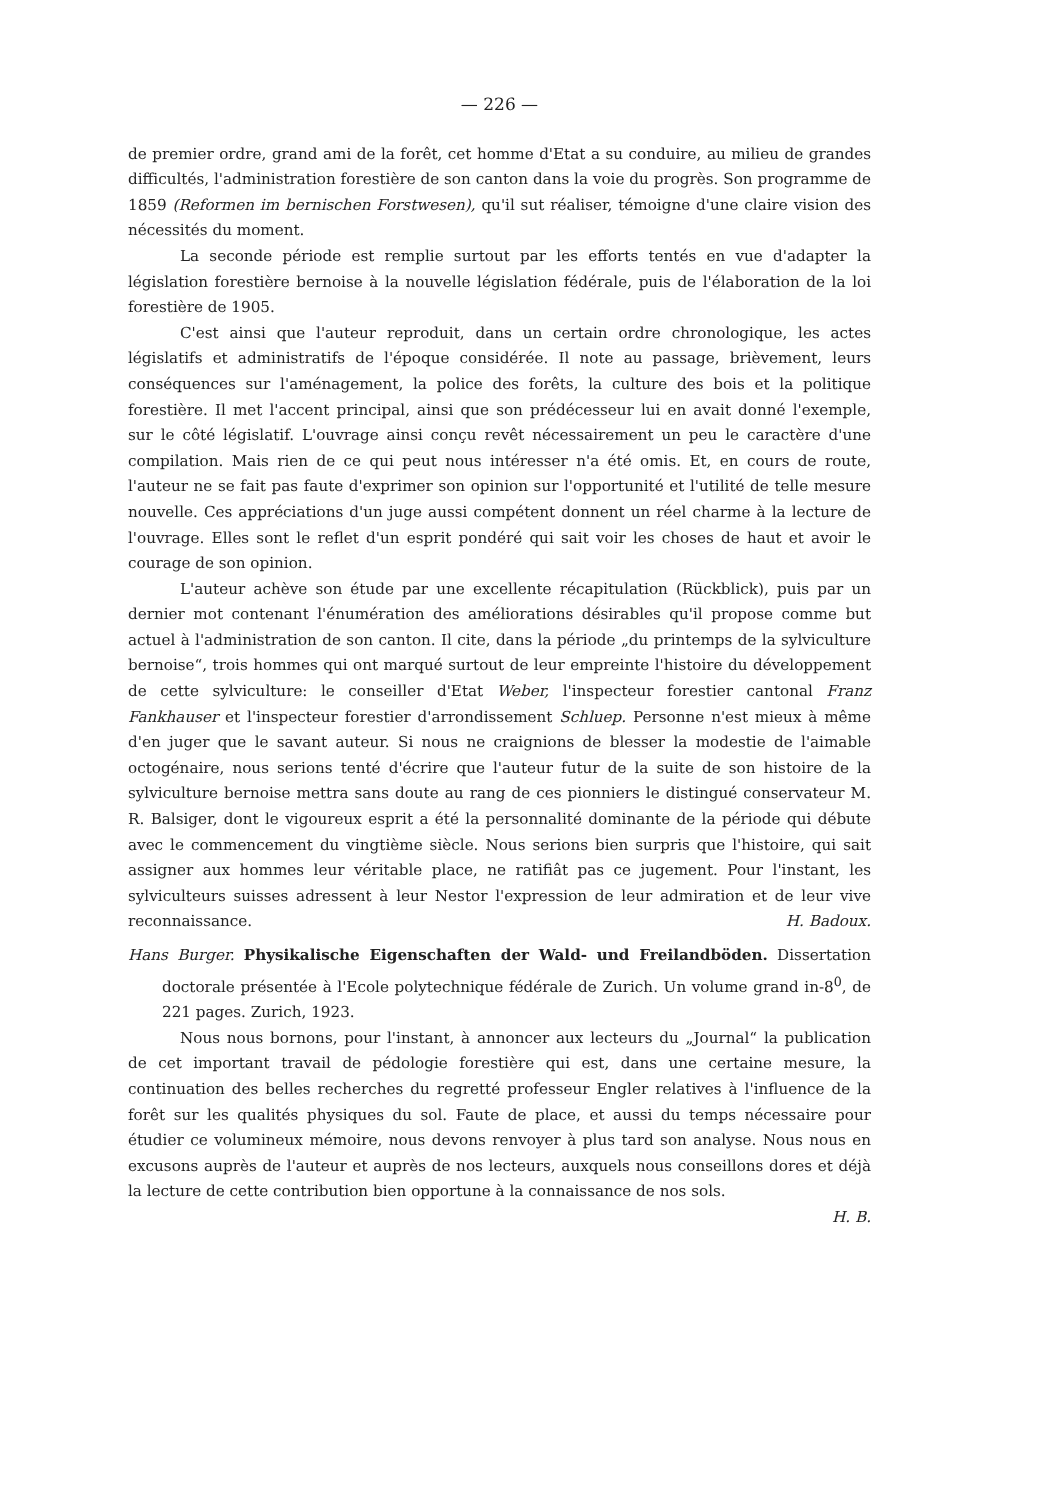— 226 —
de premier ordre, grand ami de la forêt, cet homme d'Etat a su conduire, au milieu de grandes difficultés, l'administration forestière de son canton dans la voie du progrès. Son programme de 1859 (Reformen im bernischen Forstwesen), qu'il sut réaliser, témoigne d'une claire vision des nécessités du moment.
La seconde période est remplie surtout par les efforts tentés en vue d'adapter la législation forestière bernoise à la nouvelle législation fédérale, puis de l'élaboration de la loi forestière de 1905.
C'est ainsi que l'auteur reproduit, dans un certain ordre chronologique, les actes législatifs et administratifs de l'époque considérée. Il note au passage, brièvement, leurs conséquences sur l'aménagement, la police des forêts, la culture des bois et la politique forestière. Il met l'accent principal, ainsi que son prédécesseur lui en avait donné l'exemple, sur le côté législatif. L'ouvrage ainsi conçu revêt nécessairement un peu le caractère d'une compilation. Mais rien de ce qui peut nous intéresser n'a été omis. Et, en cours de route, l'auteur ne se fait pas faute d'exprimer son opinion sur l'opportunité et l'utilité de telle mesure nouvelle. Ces appréciations d'un juge aussi compétent donnent un réel charme à la lecture de l'ouvrage. Elles sont le reflet d'un esprit pondéré qui sait voir les choses de haut et avoir le courage de son opinion.
L'auteur achève son étude par une excellente récapitulation (Rückblick), puis par un dernier mot contenant l'énumération des améliorations désirables qu'il propose comme but actuel à l'administration de son canton. Il cite, dans la période „du printemps de la sylviculture bernoise“, trois hommes qui ont marqué surtout de leur empreinte l'histoire du développement de cette sylviculture: le conseiller d'Etat Weber, l'inspecteur forestier cantonal Franz Fankhauser et l'inspecteur forestier d'arrondissement Schluep. Personne n'est mieux à même d'en juger que le savant auteur. Si nous ne craignions de blesser la modestie de l'aimable octogénaire, nous serions tenté d'écrire que l'auteur futur de la suite de son histoire de la sylviculture bernoise mettra sans doute au rang de ces pionniers le distingué conservateur M. R. Balsiger, dont le vigoureux esprit a été la personnalité dominante de la période qui débute avec le commencement du vingtième siècle. Nous serions bien surpris que l'histoire, qui sait assigner aux hommes leur véritable place, ne ratifiât pas ce jugement. Pour l'instant, les sylviculteurs suisses adressent à leur Nestor l'expression de leur admiration et de leur vive reconnaissance. H. Badoux.
Hans Burger. Physikalische Eigenschaften der Wald- und Freilandböden. Dissertation doctorale présentée à l'Ecole polytechnique fédérale de Zurich. Un volume grand in-8<sup>0</sup>, de 221 pages. Zurich, 1923.
Nous nous bornons, pour l'instant, à annoncer aux lecteurs du „Journal“ la publication de cet important travail de pédologie forestière qui est, dans une certaine mesure, la continuation des belles recherches du regretté professeur Engler relatives à l'influence de la forêt sur les qualités physiques du sol. Faute de place, et aussi du temps nécessaire pour étudier ce volumineux mémoire, nous devons renvoyer à plus tard son analyse. Nous nous en excusons auprès de l'auteur et auprès de nos lecteurs, auxquels nous conseillons dores et déjà la lecture de cette contribution bien opportune à la connaissance de nos sols.
H. B.